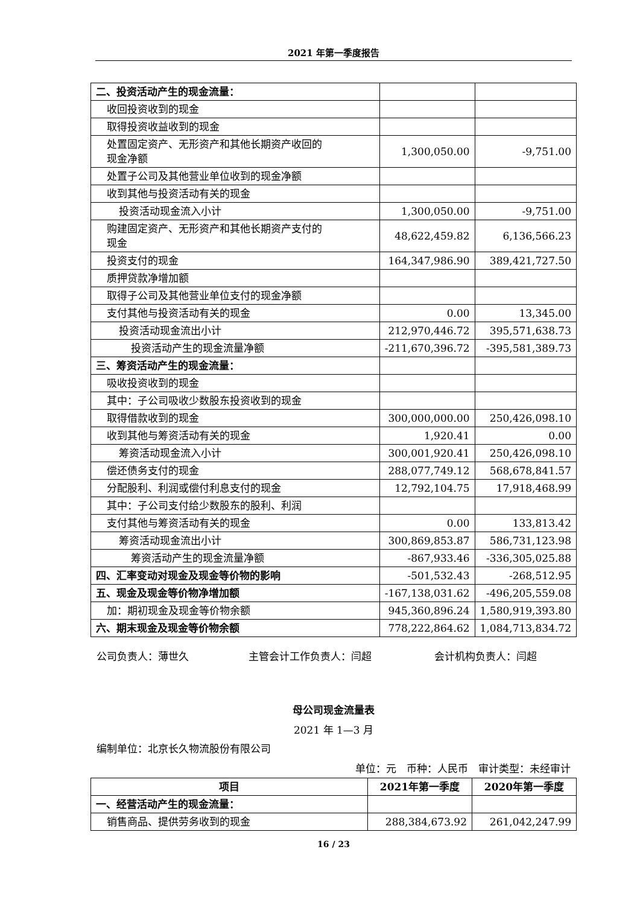2021 年第一季度报告
| 二、投资活动产生的现金流量： | | |
| 收回投资收到的现金 | | |
| 取得投资收益收到的现金 | | |
| 处置固定资产、无形资产和其他长期资产收回的 现金净额 | 1,300,050.00 | -9,751.00 |
| 处置子公司及其他营业单位收到的现金净额 | | |
| 收到其他与投资活动有关的现金 | | |
| 投资活动现金流入小计 | 1,300,050.00 | -9,751.00 |
| 购建固定资产、无形资产和其他长期资产支付的 现金 | 48,622,459.82 | 6,136,566.23 |
| 投资支付的现金 | 164,347,986.90 | 389,421,727.50 |
| 质押贷款净增加额 | | |
| 取得子公司及其他营业单位支付的现金净额 | | |
| 支付其他与投资活动有关的现金 | 0.00 | 13,345.00 |
| 投资活动现金流出小计 | 212,970,446.72 | 395,571,638.73 |
| 投资活动产生的现金流量净额 | -211,670,396.72 | -395,581,389.73 |
| 三、筹资活动产生的现金流量： | | |
| 吸收投资收到的现金 | | |
| 其中：子公司吸收少数股东投资收到的现金 | | |
| 取得借款收到的现金 | 300,000,000.00 | 250,426,098.10 |
| 收到其他与筹资活动有关的现金 | 1,920.41 | 0.00 |
| 筹资活动现金流入小计 | 300,001,920.41 | 250,426,098.10 |
| 偿还债务支付的现金 | 288,077,749.12 | 568,678,841.57 |
| 分配股利、利润或偿付利息支付的现金 | 12,792,104.75 | 17,918,468.99 |
| 其中：子公司支付给少数股东的股利、利润 | | |
| 支付其他与筹资活动有关的现金 | 0.00 | 133,813.42 |
| 筹资活动现金流出小计 | 300,869,853.87 | 586,731,123.98 |
| 筹资活动产生的现金流量净额 | -867,933.46 | -336,305,025.88 |
| 四、汇率变动对现金及现金等价物的影响 | -501,532.43 | -268,512.95 |
| 五、现金及现金等价物净增加额 | -167,138,031.62 | -496,205,559.08 |
| 加：期初现金及现金等价物余额 | 945,360,896.24 | 1,580,919,393.80 |
| 六、期末现金及现金等价物余额 | 778,222,864.62 | 1,084,713,834.72 |
公司负责人：薄世久 主管会计工作负责人：闫超 会计机构负责人：闫超
母公司现金流量表
2021 年 1—3 月
编制单位：北京长久物流股份有限公司
单位：元　币种：人民币　审计类型：未经审计
| 项目 | 2021年第一季度 | 2020年第一季度 |
| --- | --- | --- |
| 一、经营活动产生的现金流量： | | |
| 销售商品、提供劳务收到的现金 | 288,384,673.92 | 261,042,247.99 |
16 / 23